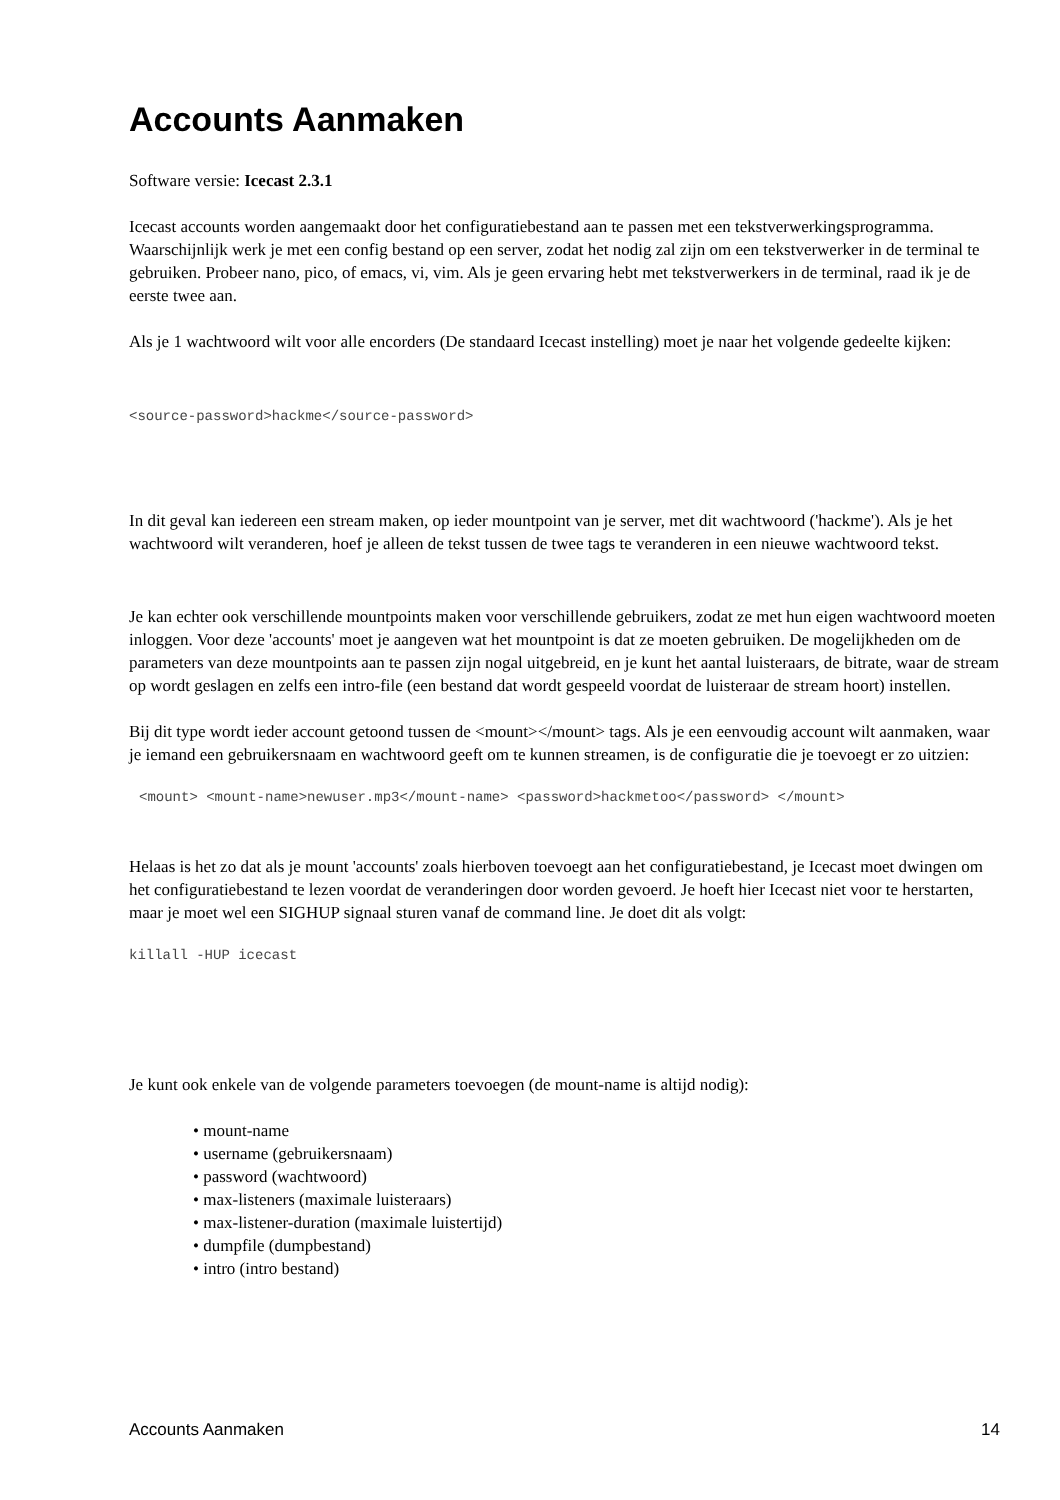Accounts Aanmaken
Software versie: Icecast 2.3.1
Icecast accounts worden aangemaakt door het configuratiebestand aan te passen met een tekstverwerkingsprogramma. Waarschijnlijk werk je met een config bestand op een server, zodat het nodig zal zijn om een tekstverwerker in de terminal te gebruiken. Probeer nano, pico, of emacs, vi, vim. Als je geen ervaring hebt met tekstverwerkers in de terminal, raad ik je de eerste twee aan.
Als je 1 wachtwoord wilt voor alle encorders (De standaard Icecast instelling) moet je naar het volgende gedeelte kijken:
<source-password>hackme</source-password>
In dit geval kan iedereen een stream maken, op ieder mountpoint van je server, met dit wachtwoord ('hackme'). Als je het wachtwoord wilt veranderen, hoef je alleen de tekst tussen de twee tags te veranderen in een nieuwe wachtwoord tekst.
Je kan echter ook verschillende mountpoints maken voor verschillende gebruikers, zodat ze met hun eigen wachtwoord moeten inloggen. Voor deze 'accounts' moet je aangeven wat het mountpoint is dat ze moeten gebruiken. De mogelijkheden om de parameters van deze mountpoints aan te passen zijn nogal uitgebreid, en je kunt het aantal luisteraars, de bitrate, waar de stream op wordt geslagen en zelfs een intro-file (een bestand dat wordt gespeeld voordat de luisteraar de stream hoort) instellen.
Bij dit type wordt ieder account getoond tussen de <mount></mount> tags. Als je een eenvoudig account wilt aanmaken, waar je iemand een gebruikersnaam en wachtwoord geeft om te kunnen streamen, is de configuratie die je toevoegt er zo uitzien:
<mount> <mount-name>newuser.mp3</mount-name> <password>hackmetoo</password> </mount>
Helaas is het zo dat als je mount 'accounts' zoals hierboven toevoegt aan het configuratiebestand, je Icecast moet dwingen om het configuratiebestand te lezen voordat de veranderingen door worden gevoerd. Je hoeft hier Icecast niet voor te herstarten, maar je moet wel een SIGHUP signaal sturen vanaf de command line. Je doet dit als volgt:
killall -HUP icecast
Je kunt ook enkele van de volgende parameters toevoegen (de mount-name is altijd nodig):
• mount-name
• username (gebruikersnaam)
• password (wachtwoord)
• max-listeners (maximale luisteraars)
• max-listener-duration (maximale luistertijd)
• dumpfile (dumpbestand)
• intro (intro bestand)
Accounts Aanmaken 14